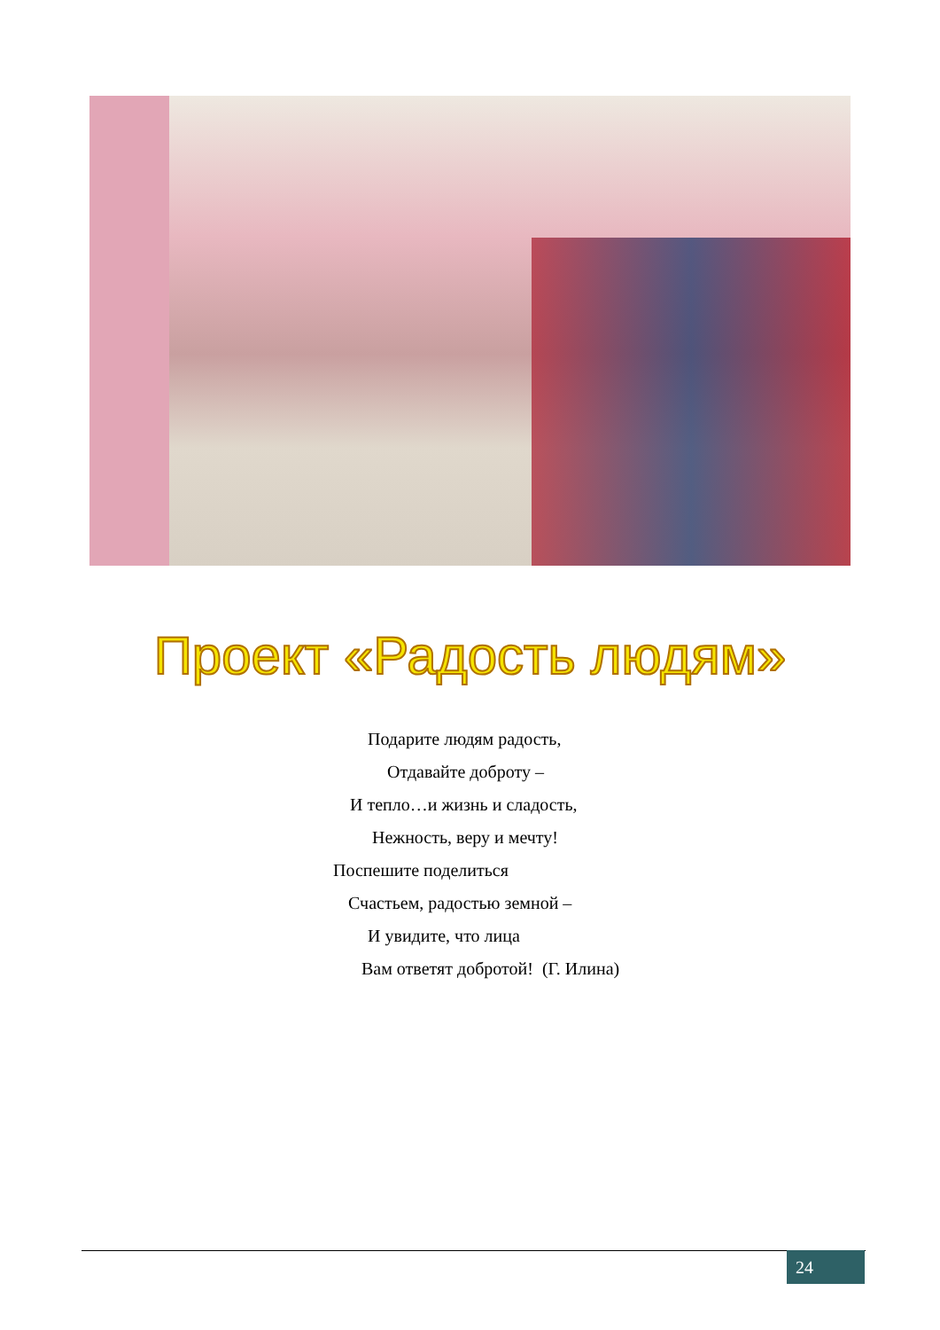Проект «Радость людям»
Подарите людям радость,
Отдавайте доброту –
И тепло…и жизнь и сладость,
Нежность, веру и мечту!
Поспешите поделиться
Счастьем, радостью земной –
И увидите, что лица
Вам ответят добротой! (Г. Илина)
24